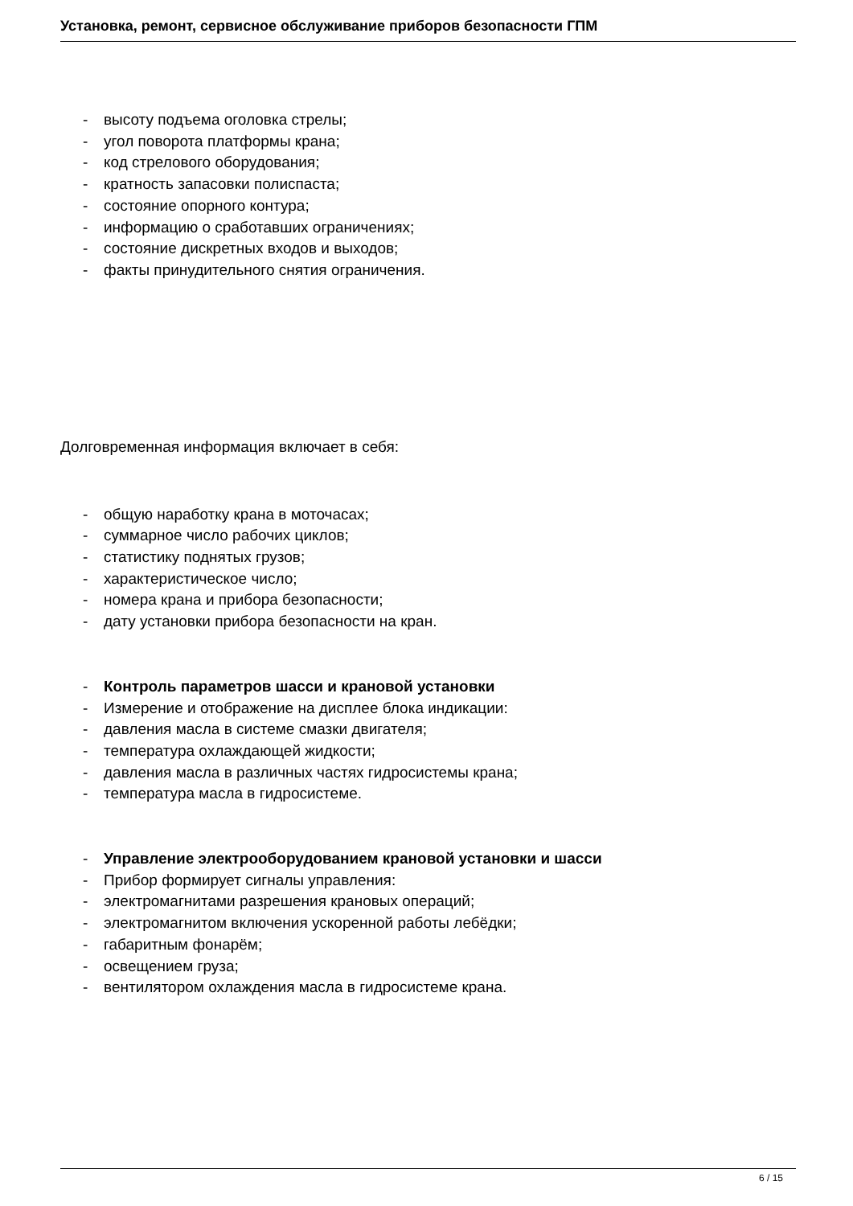Установка, ремонт, сервисное обслуживание приборов безопасности ГПМ
- высоту подъема оголовка стрелы;
- угол поворота платформы крана;
- код стрелового оборудования;
- кратность запасовки полиспаста;
- состояние опорного контура;
- информацию о сработавших ограничениях;
- состояние дискретных входов и выходов;
- факты принудительного снятия ограничения.
Долговременная информация включает в себя:
- общую наработку крана в моточасах;
- суммарное число рабочих циклов;
- статистику поднятых грузов;
- характеристическое число;
- номера крана и прибора безопасности;
- дату установки прибора безопасности на кран.
- Контроль параметров шасси и крановой установки
- Измерение и отображение на дисплее блока индикации:
- давления масла в системе смазки двигателя;
- температура охлаждающей жидкости;
- давления масла в различных частях гидросистемы крана;
- температура масла в гидросистеме.
- Управление электрооборудованием крановой установки и шасси
- Прибор формирует сигналы управления:
- электромагнитами разрешения крановых операций;
- электромагнитом включения ускоренной работы лебёдки;
- габаритным фонарём;
- освещением груза;
- вентилятором охлаждения масла в гидросистеме крана.
6 / 15